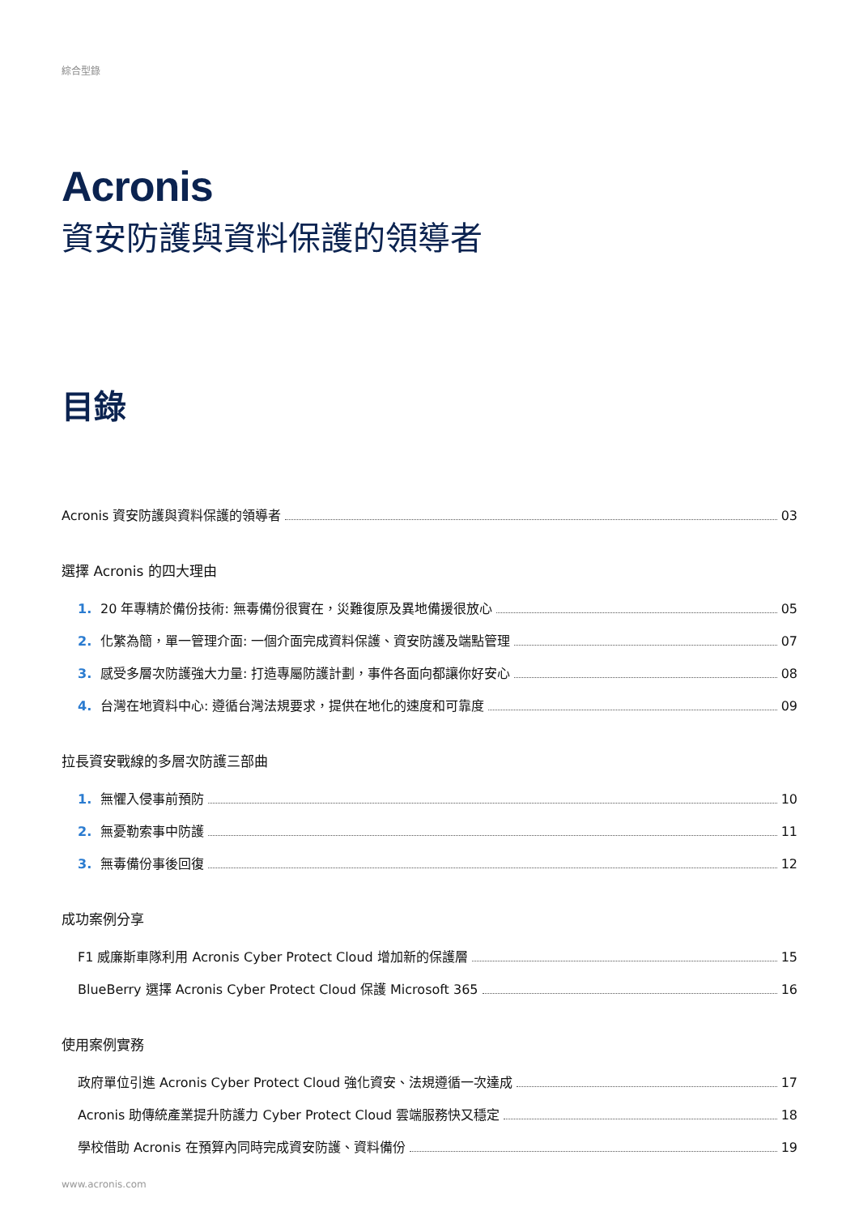綜合型錄
Acronis
資安防護與資料保護的領導者
目錄
Acronis 資安防護與資料保護的領導者 03
選擇 Acronis 的四大理由
1. 20 年專精於備份技術: 無毒備份很實在，災難復原及異地備援很放心 05
2. 化繁為簡，單一管理介面: 一個介面完成資料保護、資安防護及端點管理 07
3. 感受多層次防護強大力量: 打造專屬防護計劃，事件各面向都讓你好安心 08
4. 台灣在地資料中心: 遵循台灣法規要求，提供在地化的速度和可靠度 09
拉長資安戰線的多層次防護三部曲
1. 無懼入侵事前預防 10
2. 無憂勒索事中防護 11
3. 無毒備份事後回復 12
成功案例分享
F1 威廉斯車隊利用 Acronis Cyber Protect Cloud 增加新的保護層 15
BlueBerry 選擇 Acronis Cyber Protect Cloud 保護 Microsoft 365 16
使用案例實務
政府單位引進 Acronis Cyber Protect Cloud 強化資安、法規遵循一次達成 17
Acronis 助傳統產業提升防護力 Cyber Protect Cloud 雲端服務快又穩定 18
學校借助 Acronis 在預算內同時完成資安防護、資料備份 19
www.acronis.com